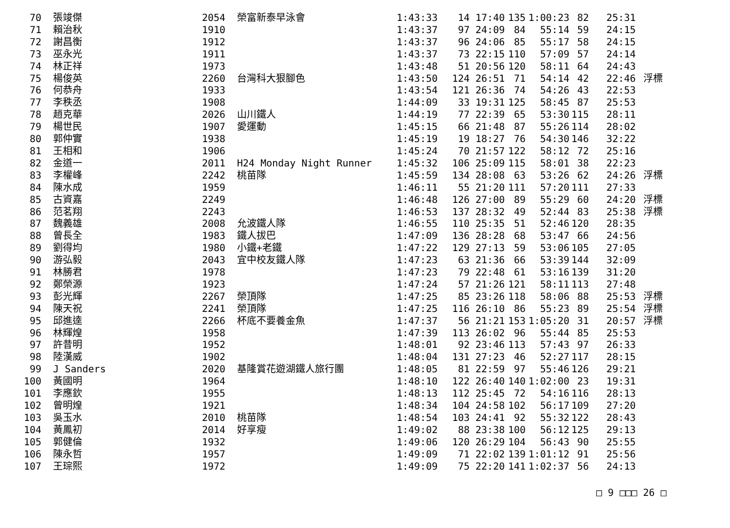| 70 | 張竣傑 | 2054 | 榮富新泰早泳會 | 1:43:33 | 14 | 17:40 | 135 | 1:00:23 | 82 | 25:31 | |
| 71 | 賴治秋 | 1910 | | 1:43:37 | 97 | 24:09 | 84 | 55:14 | 59 | 24:15 | |
| 72 | 謝昌衡 | 1912 | | 1:43:37 | 96 | 24:06 | 85 | 55:17 | 58 | 24:15 | |
| 73 | 巫永光 | 1911 | | 1:43:37 | 73 | 22:15 | 110 | 57:09 | 57 | 24:14 | |
| 74 | 林正祥 | 1973 | | 1:43:48 | 51 | 20:56 | 120 | 58:11 | 64 | 24:43 | |
| 75 | 楊俊英 | 2260 | 台灣科大狠腳色 | 1:43:50 | 124 | 26:51 | 71 | 54:14 | 42 | 22:46 | 浮標 |
| 76 | 何恭舟 | 1933 | | 1:43:54 | 121 | 26:36 | 74 | 54:26 | 43 | 22:53 | |
| 77 | 李秩丞 | 1908 | | 1:44:09 | 33 | 19:31 | 125 | 58:45 | 87 | 25:53 | |
| 78 | 趙克華 | 2026 | 山川鐵人 | 1:44:19 | 77 | 22:39 | 65 | 53:30 | 115 | 28:11 | |
| 79 | 楊世民 | 1907 | 愛運動 | 1:45:15 | 66 | 21:48 | 87 | 55:26 | 114 | 28:02 | |
| 80 | 郭仲實 | 1938 | | 1:45:19 | 19 | 18:27 | 76 | 54:30 | 146 | 32:22 | |
| 81 | 王相和 | 1906 | | 1:45:24 | 70 | 21:57 | 122 | 58:12 | 72 | 25:16 | |
| 82 | 金道一 | 2011 | H24 Monday Night Runner | 1:45:32 | 106 | 25:09 | 115 | 58:01 | 38 | 22:23 | |
| 83 | 李權峰 | 2242 | 桃苗隊 | 1:45:59 | 134 | 28:08 | 63 | 53:26 | 62 | 24:26 | 浮標 |
| 84 | 陳水成 | 1959 | | 1:46:11 | 55 | 21:20 | 111 | 57:20 | 111 | 27:33 | |
| 85 | 古資嘉 | 2249 | | 1:46:48 | 126 | 27:00 | 89 | 55:29 | 60 | 24:20 | 浮標 |
| 86 | 范茗翔 | 2243 | | 1:46:53 | 137 | 28:32 | 49 | 52:44 | 83 | 25:38 | 浮標 |
| 87 | 魏義雄 | 2008 | 允波鐵人隊 | 1:46:55 | 110 | 25:35 | 51 | 52:46 | 120 | 28:35 | |
| 88 | 曾長全 | 1983 | 鐵人拔巴 | 1:47:09 | 136 | 28:28 | 68 | 53:47 | 66 | 24:56 | |
| 89 | 劉得均 | 1980 | 小鐵+老鐵 | 1:47:22 | 129 | 27:13 | 59 | 53:06 | 105 | 27:05 | |
| 90 | 游弘毅 | 2043 | 宜中校友鐵人隊 | 1:47:23 | 63 | 21:36 | 66 | 53:39 | 144 | 32:09 | |
| 91 | 林勝君 | 1978 | | 1:47:23 | 79 | 22:48 | 61 | 53:16 | 139 | 31:20 | |
| 92 | 鄭榮源 | 1923 | | 1:47:24 | 57 | 21:26 | 121 | 58:11 | 113 | 27:48 | |
| 93 | 彭光輝 | 2267 | 榮頂隊 | 1:47:25 | 85 | 23:26 | 118 | 58:06 | 88 | 25:53 | 浮標 |
| 94 | 陳天祝 | 2241 | 榮頂隊 | 1:47:25 | 116 | 26:10 | 86 | 55:23 | 89 | 25:54 | 浮標 |
| 95 | 邱進逵 | 2266 | 杯底不要養金魚 | 1:47:37 | 56 | 21:21 | 153 | 1:05:20 | 31 | 20:57 | 浮標 |
| 96 | 林輝煌 | 1958 | | 1:47:39 | 113 | 26:02 | 96 | 55:44 | 85 | 25:53 | |
| 97 | 許昔明 | 1952 | | 1:48:01 | 92 | 23:46 | 113 | 57:43 | 97 | 26:33 | |
| 98 | 陸漢威 | 1902 | | 1:48:04 | 131 | 27:23 | 46 | 52:27 | 117 | 28:15 | |
| 99 | J Sanders | 2020 | 基隆賞花遊湖鐵人旅行團 | 1:48:05 | 81 | 22:59 | 97 | 55:46 | 126 | 29:21 | |
| 100 | 黃國明 | 1964 | | 1:48:10 | 122 | 26:40 | 140 | 1:02:00 | 23 | 19:31 | |
| 101 | 李應欽 | 1955 | | 1:48:13 | 112 | 25:45 | 72 | 54:16 | 116 | 28:13 | |
| 102 | 曾明煌 | 1921 | | 1:48:34 | 104 | 24:58 | 102 | 56:17 | 109 | 27:20 | |
| 103 | 吳玉水 | 2010 | 桃苗隊 | 1:48:54 | 103 | 24:41 | 92 | 55:32 | 122 | 28:43 | |
| 104 | 黃鳳初 | 2014 | 好享瘦 | 1:49:02 | 88 | 23:38 | 100 | 56:12 | 125 | 29:13 | |
| 105 | 郭健倫 | 1932 | | 1:49:06 | 120 | 26:29 | 104 | 56:43 | 90 | 25:55 | |
| 106 | 陳永哲 | 1957 | | 1:49:09 | 71 | 22:02 | 139 | 1:01:12 | 91 | 25:56 | |
| 107 | 王琮熙 | 1972 | | 1:49:09 | 75 | 22:20 | 141 | 1:02:37 | 56 | 24:13 | |
□ 9 □□□ 26 □